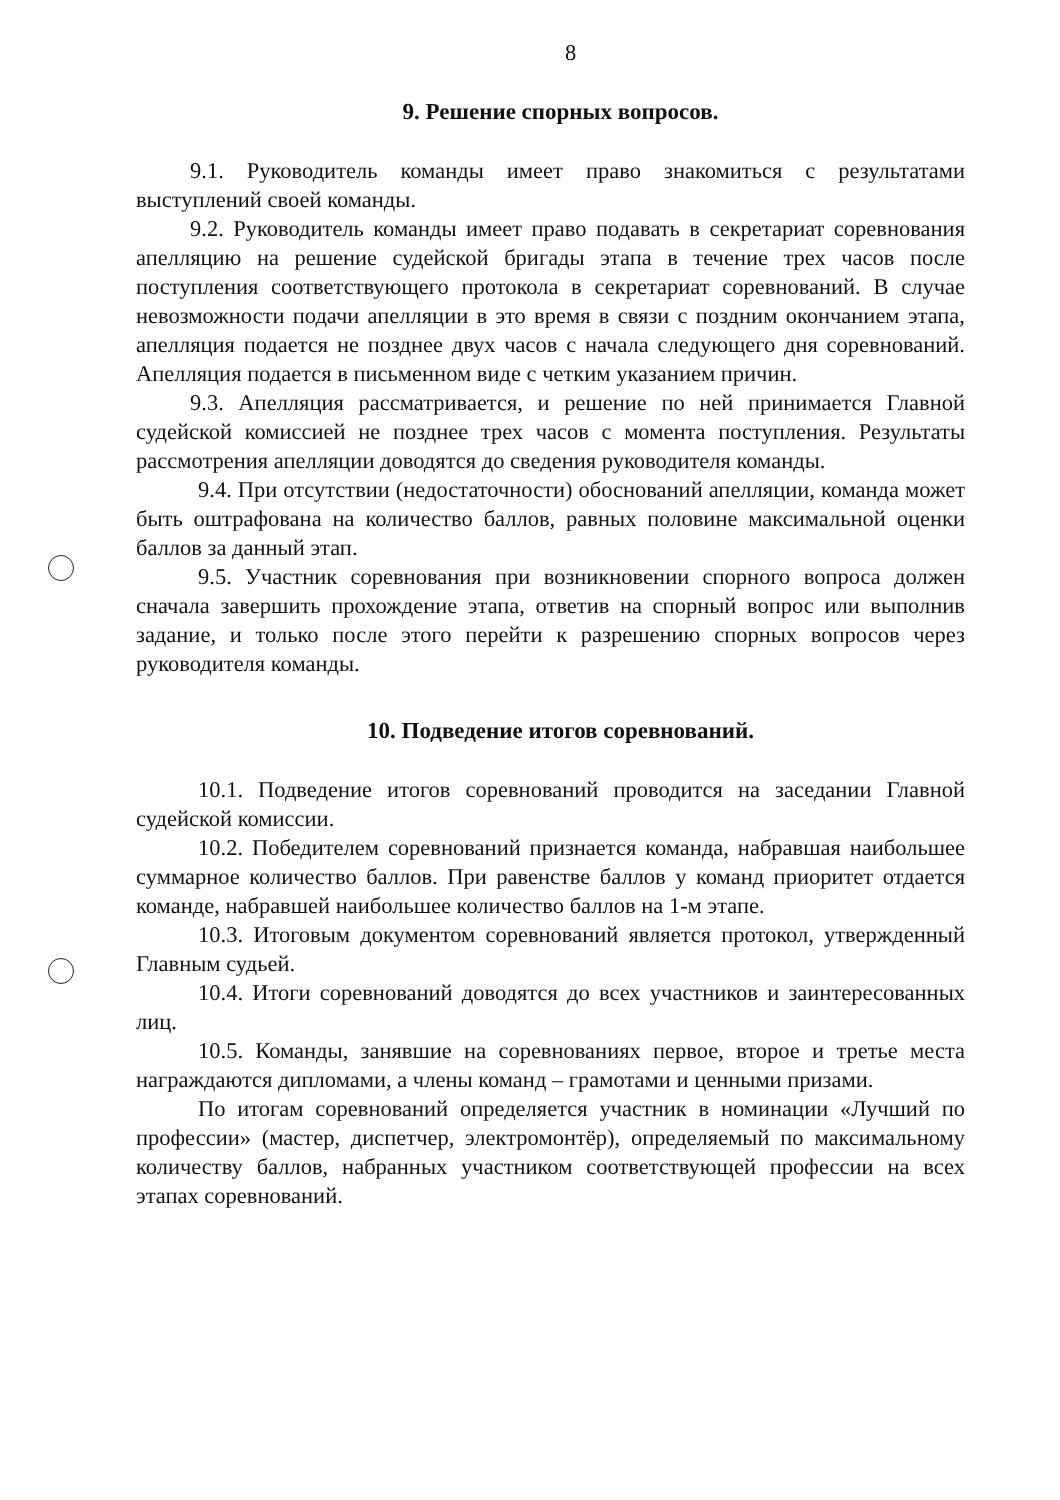8
9. Решение спорных вопросов.
9.1. Руководитель команды имеет право знакомиться с результатами выступлений своей команды.
9.2. Руководитель команды имеет право подавать в секретариат соревнования апелляцию на решение судейской бригады этапа в течение трех часов после поступления соответствующего протокола в секретариат соревнований. В случае невозможности подачи апелляции в это время в связи с поздним окончанием этапа, апелляция подается не позднее двух часов с начала следующего дня соревнований. Апелляция подается в письменном виде с четким указанием причин.
9.3. Апелляция рассматривается, и решение по ней принимается Главной судейской комиссией не позднее трех часов с момента поступления. Результаты рассмотрения апелляции доводятся до сведения руководителя команды.
9.4. При отсутствии (недостаточности) обоснований апелляции, команда может быть оштрафована на количество баллов, равных половине максимальной оценки баллов за данный этап.
9.5. Участник соревнования при возникновении спорного вопроса должен сначала завершить прохождение этапа, ответив на спорный вопрос или выполнив задание, и только после этого перейти к разрешению спорных вопросов через руководителя команды.
10. Подведение итогов соревнований.
10.1. Подведение итогов соревнований проводится на заседании Главной судейской комиссии.
10.2. Победителем соревнований признается команда, набравшая наибольшее суммарное количество баллов. При равенстве баллов у команд приоритет отдается команде, набравшей наибольшее количество баллов на 1-м этапе.
10.3. Итоговым документом соревнований является протокол, утвержденный Главным судьей.
10.4. Итоги соревнований доводятся до всех участников и заинтересованных лиц.
10.5. Команды, занявшие на соревнованиях первое, второе и третье места награждаются дипломами, а члены команд – грамотами и ценными призами.
По итогам соревнований определяется участник в номинации «Лучший по профессии» (мастер, диспетчер, электромонтёр), определяемый по максимальному количеству баллов, набранных участником соответствующей профессии на всех этапах соревнований.